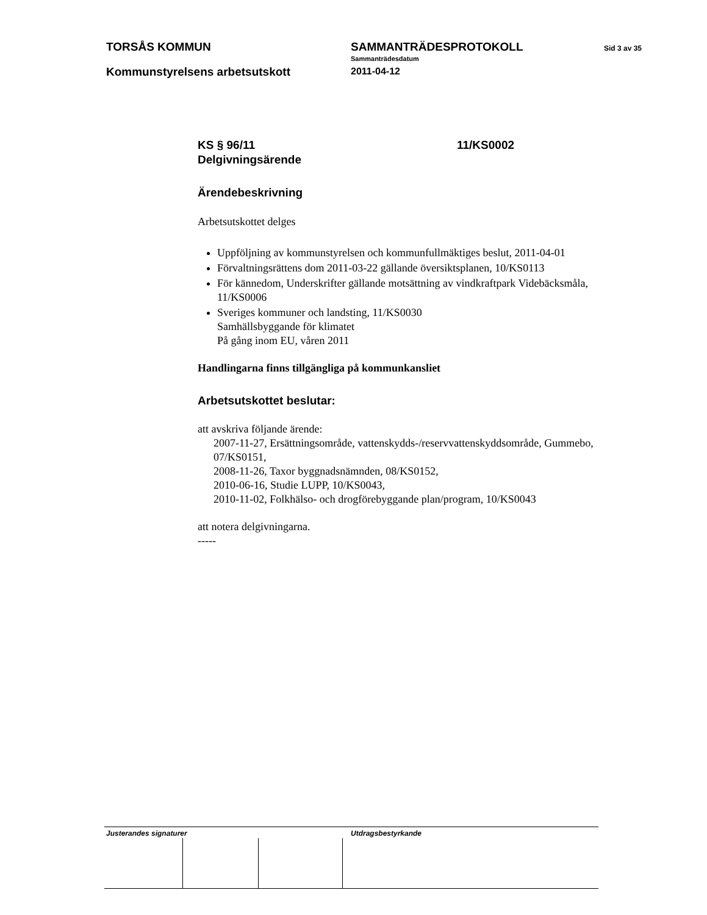TORSÅS KOMMUN
Kommunstyrelsens arbetsutskott
SAMMANTRÄDESPROTOKOLL
Sammanträdesdatum
2011-04-12
Sid 3 av 35
KS § 96/11
Delgivningsärende
11/KS0002
Ärendebeskrivning
Arbetsutskottet delges
Uppföljning av kommunstyrelsen och kommunfullmäktiges beslut, 2011-04-01
Förvaltningsrättens dom 2011-03-22 gällande översiktsplanen, 10/KS0113
För kännedom, Underskrifter gällande motsättning av vindkraftpark Videbäcksmåla, 11/KS0006
Sveriges kommuner och landsting, 11/KS0030
Samhällsbyggande för klimatet
På gång inom EU, våren 2011
Handlingarna finns tillgängliga på kommunkansliet
Arbetsutskottet beslutar:
att avskriva följande ärende:
2007-11-27, Ersättningsområde, vattenskydds-/reservvattenskyddsområde, Gummebo, 07/KS0151,
2008-11-26, Taxor byggnadsnämnden, 08/KS0152,
2010-06-16, Studie LUPP, 10/KS0043,
2010-11-02, Folkhälso- och drogförebyggande plan/program, 10/KS0043
att notera delgivningarna.
-----
Justerandes signaturer Utdragsbestyrkande